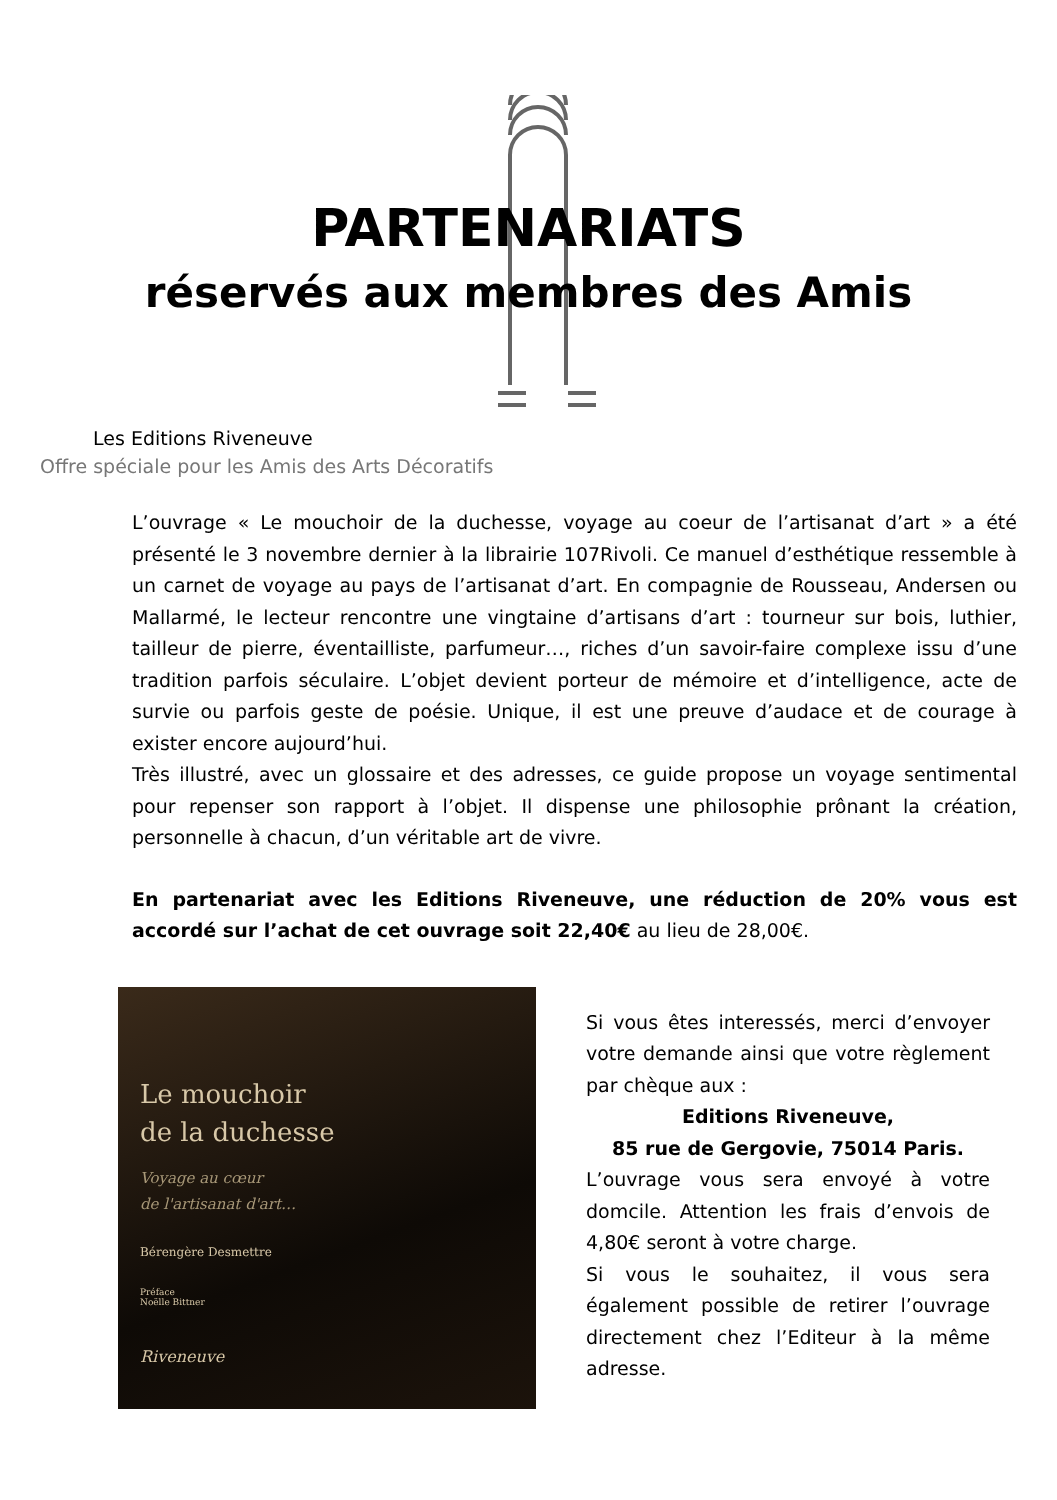PARTENARIATS
réservés aux membres des Amis
Les Editions Riveneuve
Offre spéciale pour les Amis des Arts Décoratifs
L’ouvrage « Le mouchoir de la duchesse, voyage au coeur de l’artisanat d’art » a été présenté le 3 novembre dernier à la librairie 107Rivoli. Ce manuel d’esthétique ressemble à un carnet de voyage au pays de l’artisanat d’art. En compagnie de Rousseau, Andersen ou Mallarmé, le lecteur rencontre une vingtaine d’artisans d’art : tourneur sur bois, luthier, tailleur de pierre, éventailliste, parfumeur…, riches d’un savoir-faire complexe issu d’une tradition parfois séculaire. L’objet devient porteur de mémoire et d’intelligence, acte de survie ou parfois geste de poésie. Unique, il est une preuve d’audace et de courage à exister encore aujourd’hui.
Très illustré, avec un glossaire et des adresses, ce guide propose un voyage sentimental pour repenser son rapport à l’objet. Il dispense une philosophie prônant la création, personnelle à chacun, d’un véritable art de vivre.
En partenariat avec les Editions Riveneuve, une réduction de 20% vous est accordé sur l’achat de cet ouvrage soit 22,40€ au lieu de 28,00€.
Le mouchoir
de la duchesse
Voyage au cœur
de l'artisanat d'art…
Bérengère Desmettre
Préface
Noëlle Bittner
Riveneuve
Si vous êtes interessés, merci d’envoyer votre demande ainsi que votre règlement par chèque aux :
Editions Riveneuve,
85 rue de Gergovie, 75014 Paris.
L’ouvrage vous sera envoyé à votre domcile. Attention les frais d’envois de 4,80€ seront à votre charge.
Si vous le souhaitez, il vous sera également possible de retirer l’ouvrage directement chez l’Editeur à la même adresse.